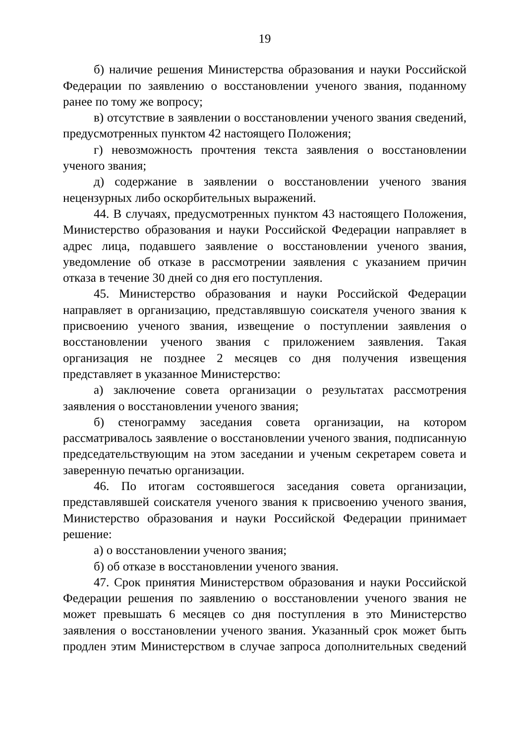19
б) наличие решения Министерства образования и науки Российской Федерации по заявлению о восстановлении ученого звания, поданному ранее по тому же вопросу;
в) отсутствие в заявлении о восстановлении ученого звания сведений, предусмотренных пунктом 42 настоящего Положения;
г) невозможность прочтения текста заявления о восстановлении ученого звания;
д) содержание в заявлении о восстановлении ученого звания нецензурных либо оскорбительных выражений.
44. В случаях, предусмотренных пунктом 43 настоящего Положения, Министерство образования и науки Российской Федерации направляет в адрес лица, подавшего заявление о восстановлении ученого звания, уведомление об отказе в рассмотрении заявления с указанием причин отказа в течение 30 дней со дня его поступления.
45. Министерство образования и науки Российской Федерации направляет в организацию, представлявшую соискателя ученого звания к присвоению ученого звания, извещение о поступлении заявления о восстановлении ученого звания с приложением заявления. Такая организация не позднее 2 месяцев со дня получения извещения представляет в указанное Министерство:
а) заключение совета организации о результатах рассмотрения заявления о восстановлении ученого звания;
б) стенограмму заседания совета организации, на котором рассматривалось заявление о восстановлении ученого звания, подписанную председательствующим на этом заседании и ученым секретарем совета и заверенную печатью организации.
46. По итогам состоявшегося заседания совета организации, представлявшей соискателя ученого звания к присвоению ученого звания, Министерство образования и науки Российской Федерации принимает решение:
а) о восстановлении ученого звания;
б) об отказе в восстановлении ученого звания.
47. Срок принятия Министерством образования и науки Российской Федерации решения по заявлению о восстановлении ученого звания не может превышать 6 месяцев со дня поступления в это Министерство заявления о восстановлении ученого звания. Указанный срок может быть продлен этим Министерством в случае запроса дополнительных сведений